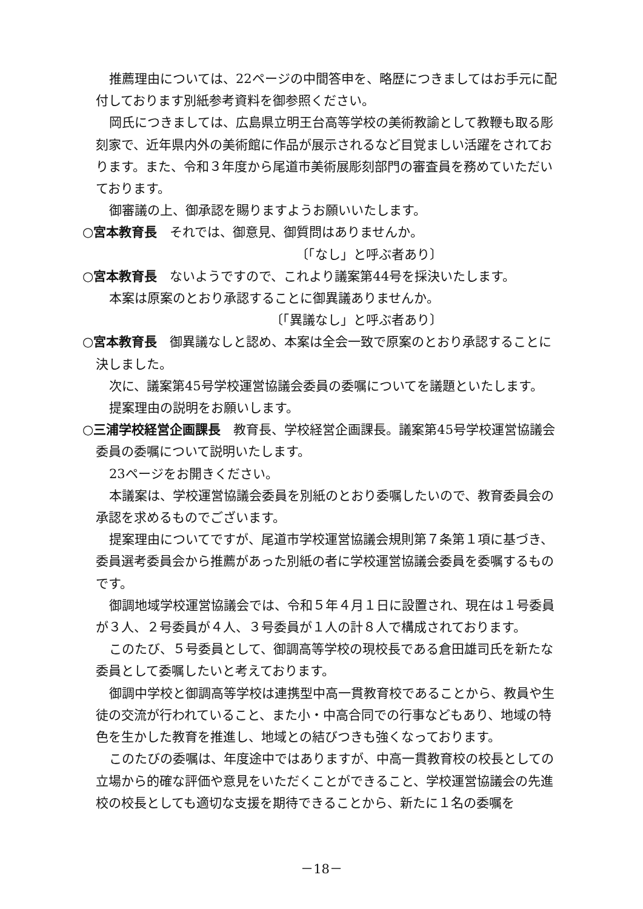推薦理由については、22ページの中間答申を、略歴につきましてはお手元に配付しております別紙参考資料を御参照ください。
岡氏につきましては、広島県立明王台高等学校の美術教諭として教鞭も取る彫刻家で、近年県内外の美術館に作品が展示されるなど目覚ましい活躍をされております。また、令和３年度から尾道市美術展彫刻部門の審査員を務めていただいております。
御審議の上、御承認を賜りますようお願いいたします。
○宮本教育長　それでは、御意見、御質問はありませんか。
〔「なし」と呼ぶ者あり〕
○宮本教育長　ないようですので、これより議案第44号を採決いたします。
本案は原案のとおり承認することに御異議ありませんか。
〔「異議なし」と呼ぶ者あり〕
○宮本教育長　御異議なしと認め、本案は全会一致で原案のとおり承認することに決しました。
次に、議案第45号学校運営協議会委員の委嘱についてを議題といたします。
提案理由の説明をお願いします。
○三浦学校経営企画課長　教育長、学校経営企画課長。議案第45号学校運営協議会委員の委嘱について説明いたします。
23ページをお開きください。
本議案は、学校運営協議会委員を別紙のとおり委嘱したいので、教育委員会の承認を求めるものでございます。
提案理由についてですが、尾道市学校運営協議会規則第７条第１項に基づき、委員選考委員会から推薦があった別紙の者に学校運営協議会委員を委嘱するものです。
御調地域学校運営協議会では、令和５年４月１日に設置され、現在は１号委員が３人、２号委員が４人、３号委員が１人の計８人で構成されております。
このたび、５号委員として、御調高等学校の現校長である倉田雄司氏を新たな委員として委嘱したいと考えております。
御調中学校と御調高等学校は連携型中高一貫教育校であることから、教員や生徒の交流が行われていること、また小・中高合同での行事などもあり、地域の特色を生かした教育を推進し、地域との結びつきも強くなっております。
このたびの委嘱は、年度途中ではありますが、中高一貫教育校の校長としての立場から的確な評価や意見をいただくことができること、学校運営協議会の先進校の校長としても適切な支援を期待できることから、新たに１名の委嘱を
－18－